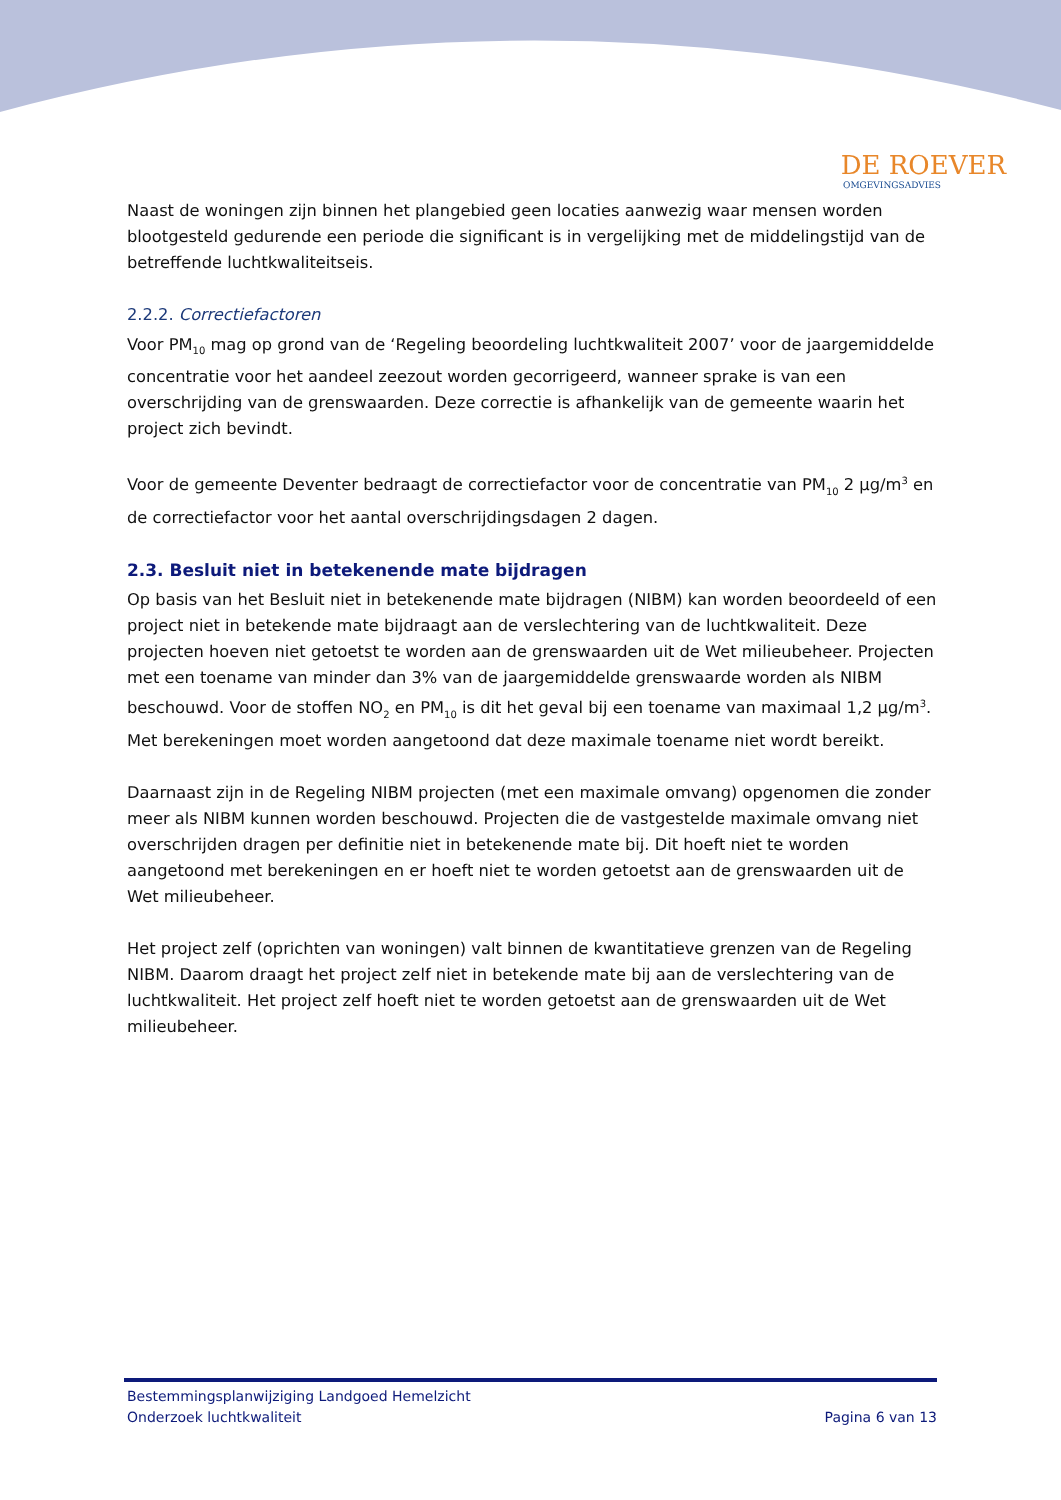DE ROEVER
OMGEVINGSADVIES
Naast de woningen zijn binnen het plangebied geen locaties aanwezig waar mensen worden blootgesteld gedurende een periode die significant is in vergelijking met de middelingstijd van de betreffende luchtkwaliteitseis.
2.2.2. Correctiefactoren
Voor PM<sub>10</sub> mag op grond van de ‘Regeling beoordeling luchtkwaliteit 2007’ voor de jaargemiddelde concentratie voor het aandeel zeezout worden gecorrigeerd, wanneer sprake is van een overschrijding van de grenswaarden. Deze correctie is afhankelijk van de gemeente waarin het project zich bevindt.
Voor de gemeente Deventer bedraagt de correctiefactor voor de concentratie van PM<sub>10</sub> 2 µg/m<sup>3</sup> en de correctiefactor voor het aantal overschrijdingsdagen 2 dagen.
2.3. Besluit niet in betekenende mate bijdragen
Op basis van het Besluit niet in betekenende mate bijdragen (NIBM) kan worden beoordeeld of een project niet in betekende mate bijdraagt aan de verslechtering van de luchtkwaliteit. Deze projecten hoeven niet getoetst te worden aan de grenswaarden uit de Wet milieubeheer. Projecten met een toename van minder dan 3% van de jaargemiddelde grenswaarde worden als NIBM beschouwd. Voor de stoffen NO<sub>2</sub> en PM<sub>10</sub> is dit het geval bij een toename van maximaal 1,2 µg/m<sup>3</sup>. Met berekeningen moet worden aangetoond dat deze maximale toename niet wordt bereikt.
Daarnaast zijn in de Regeling NIBM projecten (met een maximale omvang) opgenomen die zonder meer als NIBM kunnen worden beschouwd. Projecten die de vastgestelde maximale omvang niet overschrijden dragen per definitie niet in betekenende mate bij. Dit hoeft niet te worden aangetoond met berekeningen en er hoeft niet te worden getoetst aan de grenswaarden uit de Wet milieubeheer.
Het project zelf (oprichten van woningen) valt binnen de kwantitatieve grenzen van de Regeling NIBM. Daarom draagt het project zelf niet in betekende mate bij aan de verslechtering van de luchtkwaliteit. Het project zelf hoeft niet te worden getoetst aan de grenswaarden uit de Wet milieubeheer.
Bestemmingsplanwijziging Landgoed Hemelzicht
Onderzoek luchtkwaliteit Pagina 6 van 13